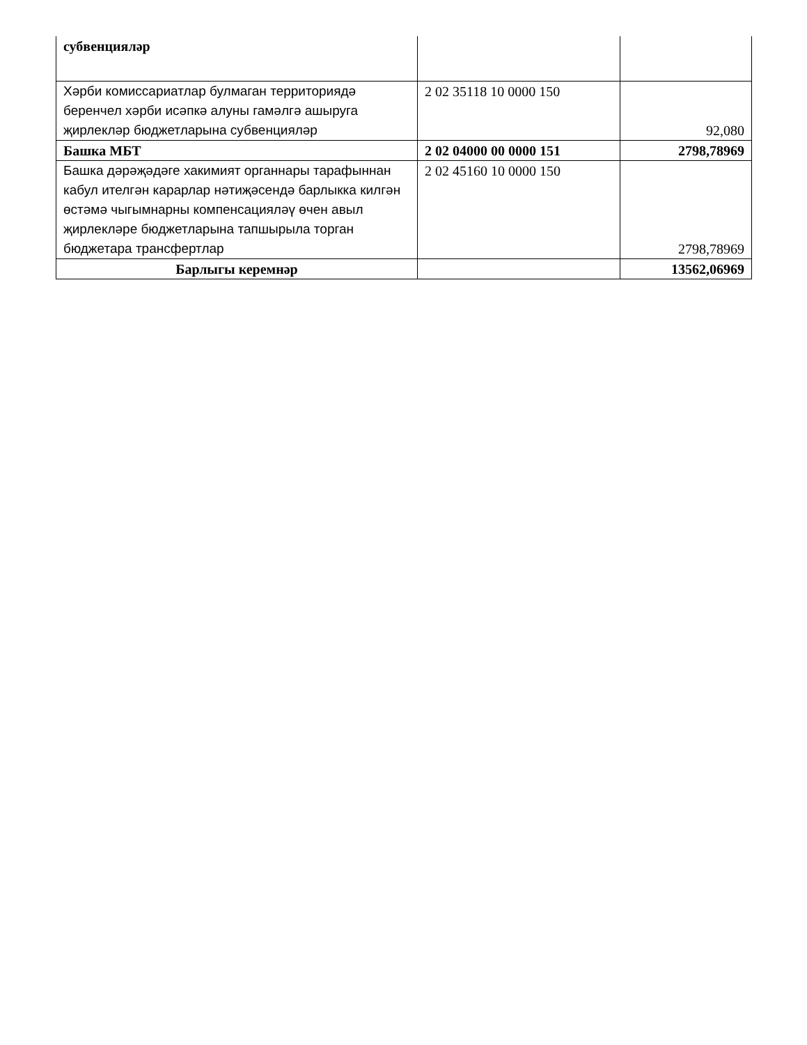| субвенцияләр | | |
| Хәрби комиссариатлар булмаган территориядә беренчел хәрби исәпкә алуны гамәлгә ашыруга җирлекләр бюджетларына субвенцияләр | 2 02 35118 10 0000 150 | 92,080 |
| Башка МБТ | 2 02 04000 00 0000 151 | 2798,78969 |
| Башка дәрәҗәдәге хакимият органнары тарафыннан кабул ителгән карарлар нәтиҗәсендә барлыкка килгән өстәмә чыгымнарны компенсацияләү өчен авыл җирлекләре бюджетларына тапшырыла торган бюджетара трансфертлар | 2 02 45160 10 0000 150 | 2798,78969 |
| Барлыгы керемнәр | | 13562,06969 |